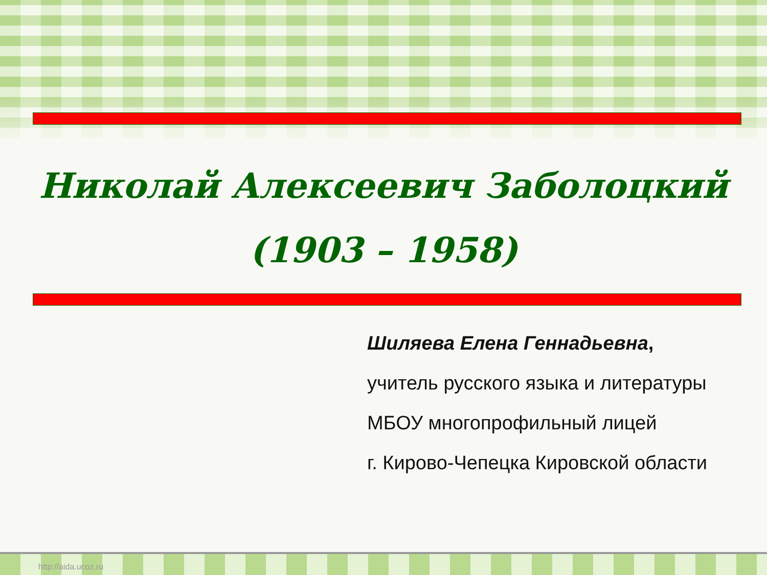Николай Алексеевич Заболоцкий
(1903 – 1958)
Шиляева Елена Геннадьевна,
учитель русского языка и литературы
МБОУ многопрофильный лицей
г. Кирово-Чепецка Кировской области
http://aida.ucoz.ru